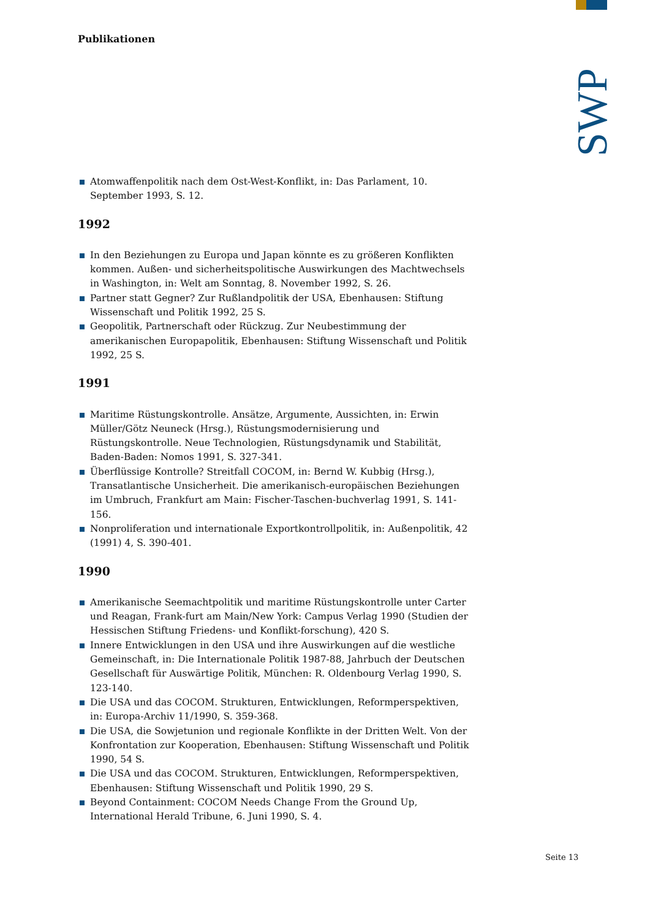SWP
Publikationen
Atomwaffenpolitik nach dem Ost-West-Konflikt, in: Das Parlament, 10. September 1993, S. 12.
1992
In den Beziehungen zu Europa und Japan könnte es zu größeren Konflikten kommen. Außen- und sicherheitspolitische Auswirkungen des Machtwechsels in Washington, in: Welt am Sonntag, 8. November 1992, S. 26.
Partner statt Gegner? Zur Rußlandpolitik der USA, Ebenhausen: Stiftung Wissenschaft und Politik 1992, 25 S.
Geopolitik, Partnerschaft oder Rückzug. Zur Neubestimmung der amerikanischen Europapolitik, Ebenhausen: Stiftung Wissenschaft und Politik 1992, 25 S.
1991
Maritime Rüstungskontrolle. Ansätze, Argumente, Aussichten, in: Erwin Müller/Götz Neuneck (Hrsg.), Rüstungsmodernisierung und Rüstungskontrolle. Neue Technologien, Rüstungsdynamik und Stabilität, Baden-Baden: Nomos 1991, S. 327-341.
Überflüssige Kontrolle? Streitfall COCOM, in: Bernd W. Kubbig (Hrsg.), Transatlantische Unsicherheit. Die amerikanisch-europäischen Beziehungen im Umbruch, Frankfurt am Main: Fischer-Taschen-buchverlag 1991, S. 141-156.
Nonproliferation und internationale Exportkontrollpolitik, in: Außenpolitik, 42 (1991) 4, S. 390-401.
1990
Amerikanische Seemachtpolitik und maritime Rüstungskontrolle unter Carter und Reagan, Frank-furt am Main/New York: Campus Verlag 1990 (Studien der Hessischen Stiftung Friedens- und Konflikt-forschung), 420 S.
Innere Entwicklungen in den USA und ihre Auswirkungen auf die westliche Gemeinschaft, in: Die Internationale Politik 1987-88, Jahrbuch der Deutschen Gesellschaft für Auswärtige Politik, München: R. Oldenbourg Verlag 1990, S. 123-140.
Die USA und das COCOM. Strukturen, Entwicklungen, Reformperspektiven, in: Europa-Archiv 11/1990, S. 359-368.
Die USA, die Sowjetunion und regionale Konflikte in der Dritten Welt. Von der Konfrontation zur Kooperation, Ebenhausen: Stiftung Wissenschaft und Politik 1990, 54 S.
Die USA und das COCOM. Strukturen, Entwicklungen, Reformperspektiven, Ebenhausen: Stiftung Wissenschaft und Politik 1990, 29 S.
Beyond Containment: COCOM Needs Change From the Ground Up, International Herald Tribune, 6. Juni 1990, S. 4.
Seite 13